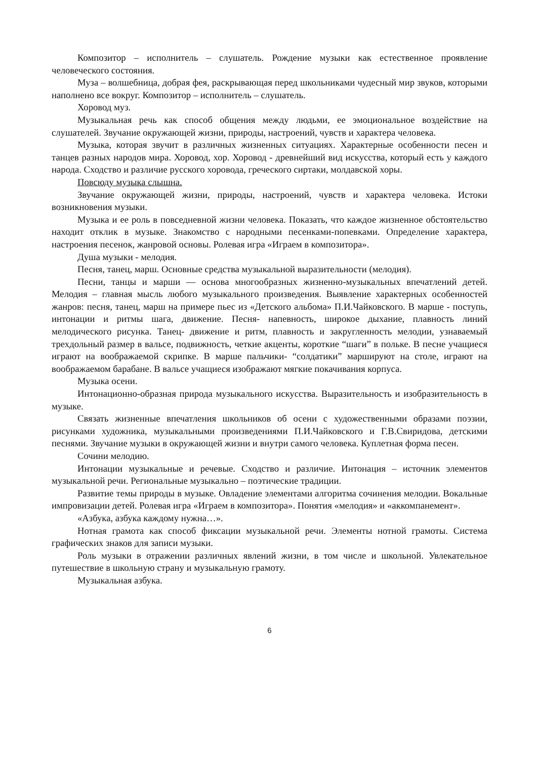Композитор – исполнитель – слушатель. Рождение музыки как естественное проявление человеческого состояния.
Муза – волшебница, добрая фея, раскрывающая перед школьниками чудесный мир звуков, которыми наполнено все вокруг. Композитор – исполнитель – слушатель.
Хоровод муз.
Музыкальная речь как способ общения между людьми, ее эмоциональное воздействие на слушателей. Звучание окружающей жизни, природы, настроений, чувств и характера человека.
Музыка, которая звучит в различных жизненных ситуациях. Характерные особенности песен и танцев разных народов мира. Хоровод, хор. Хоровод - древнейший вид искусства, который есть у каждого народа. Сходство и различие русского хоровода, греческого сиртаки, молдавской хоры.
Повсюду музыка слышна.
Звучание окружающей жизни, природы, настроений, чувств и характера человека. Истоки возникновения музыки.
Музыка и ее роль в повседневной жизни человека. Показать, что каждое жизненное обстоятельство находит отклик в музыке. Знакомство с народными песенками-попевками. Определение характера, настроения песенок, жанровой основы. Ролевая игра «Играем в композитора».
Душа музыки - мелодия.
Песня, танец, марш. Основные средства музыкальной выразительности (мелодия).
Песни, танцы и марши — основа многообразных жизненно-музыкальных впечатлений детей. Мелодия – главная мысль любого музыкального произведения. Выявление характерных особенностей жанров: песня, танец, марш на примере пьес из «Детского альбома» П.И.Чайковского. В марше - поступь, интонации и ритмы шага, движение. Песня- напевность, широкое дыхание, плавность линий мелодического рисунка. Танец- движение и ритм, плавность и закругленность мелодии, узнаваемый трехдольный размер в вальсе, подвижность, четкие акценты, короткие “шаги” в польке. В песне учащиеся играют на воображаемой скрипке. В марше пальчики- “солдатики” маршируют на столе, играют на воображаемом барабане. В вальсе учащиеся изображают мягкие покачивания корпуса.
Музыка осени.
Интонационно-образная природа музыкального искусства. Выразительность и изобразительность в музыке.
Связать жизненные впечатления школьников об осени с художественными образами поэзии, рисунками художника, музыкальными произведениями П.И.Чайковского и Г.В.Свиридова, детскими песнями. Звучание музыки в окружающей жизни и внутри самого человека. Куплетная форма песен.
Сочини мелодию.
Интонации музыкальные и речевые. Сходство и различие. Интонация – источник элементов музыкальной речи. Региональные музыкально – поэтические традиции.
Развитие темы природы в музыке. Овладение элементами алгоритма сочинения мелодии. Вокальные импровизации детей. Ролевая игра «Играем в композитора». Понятия «мелодия» и «аккомпанемент».
«Азбука, азбука каждому нужна…».
Нотная грамота как способ фиксации музыкальной речи. Элементы нотной грамоты. Система графических знаков для записи музыки.
Роль музыки в отражении различных явлений жизни, в том числе и школьной. Увлекательное путешествие в школьную страну и музыкальную грамоту.
Музыкальная азбука.
6